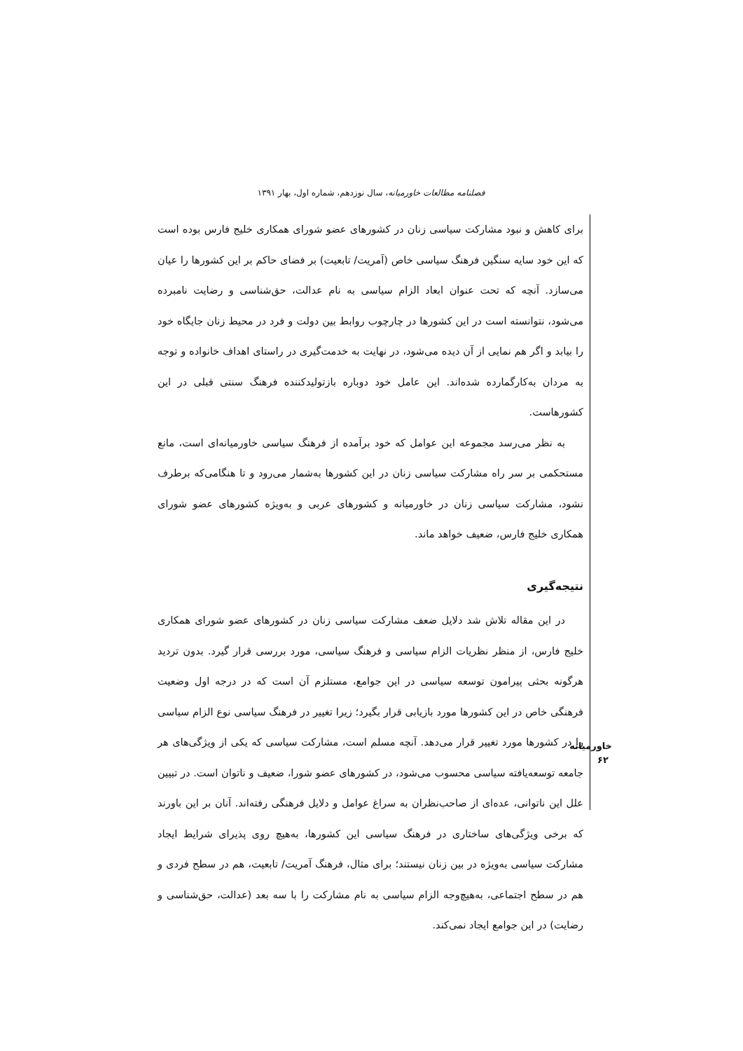فصلنامه مطالعات خاورمیانه، سال نوزدهم، شماره اول، بهار ۱۳۹۱
برای کاهش و نبود مشارکت سیاسی زنان در کشورهای عضو شورای همکاری خلیج فارس بوده است که این خود سایه سنگین فرهنگ سیاسی خاص (آمریت/ تابعیت) بر فضای حاکم بر این کشورها را عیان می‌سازد. آنچه که تحت عنوان ابعاد الزام سیاسی به نام عدالت، حق‌شناسی و رضایت نامبرده می‌شود، نتوانسته است در این کشورها در چارچوب روابط بین دولت و فرد در محیط زنان جایگاه خود را بیابد و اگر هم نمایی از آن دیده می‌شود، در نهایت به خدمت‌گیری در راستای اهداف خانواده و توجه به مردان به‌کارگمارده شده‌اند. این عامل خود دوباره بازتولیدکننده فرهنگ سنتی قبلی در این کشورهاست.
به نظر می‌رسد مجموعه این عوامل که خود برآمده از فرهنگ سیاسی خاورمیانه‌ای است، مانع مستحکمی بر سر راه مشارکت سیاسی زنان در این کشورها به‌شمار می‌رود و تا هنگامی‌که برطرف نشود، مشارکت سیاسی زنان در خاورمیانه و کشورهای عربی و به‌ویژه کشورهای عضو شورای همکاری خلیج فارس، ضعیف خواهد ماند.
نتیجه‌گیری
در این مقاله تلاش شد دلایل ضعف مشارکت سیاسی زنان در کشورهای عضو شورای همکاری خلیج فارس، از منظر نظریات الزام سیاسی و فرهنگ سیاسی، مورد بررسی قرار گیرد. بدون تردید هرگونه بحثی پیرامون توسعه سیاسی در این جوامع، مستلزم آن است که در درجه اول وضعیت فرهنگی خاص در این کشورها مورد بازیابی قرار بگیرد؛ زیرا تغییر در فرهنگ سیاسی نوع الزام سیاسی را در کشورها مورد تغییر قرار می‌دهد. آنچه مسلم است، مشارکت سیاسی که یکی از ویژگی‌های هر جامعه توسعه‌یافته سیاسی محسوب می‌شود، در کشورهای عضو شورا، ضعیف و ناتوان است. در تبیین علل این ناتوانی، عده‌ای از صاحب‌نظران به سراغ عوامل و دلایل فرهنگی رفته‌اند. آنان بر این باورند که برخی ویژگی‌های ساختاری در فرهنگ سیاسی این کشورها، به‌هیچ روی پذیرای شرایط ایجاد مشارکت سیاسی به‌ویژه در بین زنان نیستند؛ برای مثال، فرهنگ آمریت/ تابعیت، هم در سطح فردی و هم در سطح اجتماعی، به‌هیچ‌وجه الزام سیاسی به نام مشارکت را با سه بعد (عدالت، حق‌شناسی و رضایت) در این جوامع ایجاد نمی‌کند.
خاورمیانه
۶۲